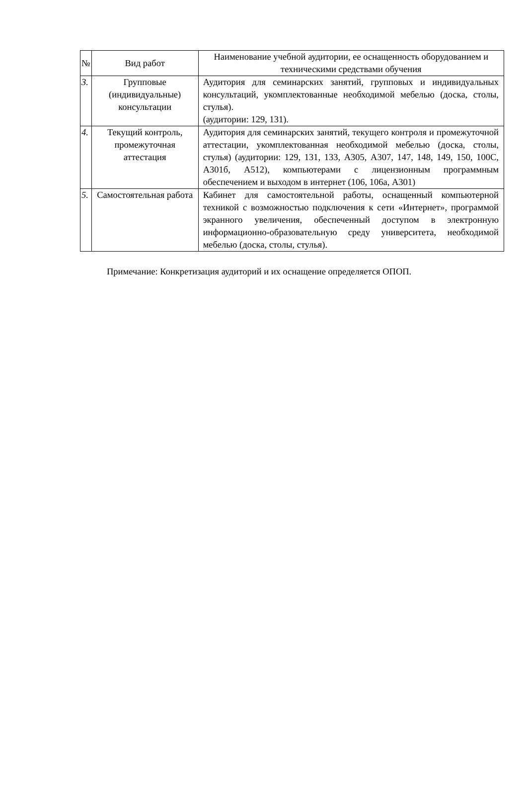| № | Вид работ | Наименование учебной аудитории, ее оснащенность оборудованием и техническими средствами обучения |
| --- | --- | --- |
| 3. | Групповые (индивидуальные) консультации | Аудитория для семинарских занятий, групповых и индивидуальных консультаций, укомплектованные необходимой мебелью (доска, столы, стулья). (аудитории: 129, 131). |
| 4. | Текущий контроль, промежуточная аттестация | Аудитория для семинарских занятий, текущего контроля и промежуточной аттестации, укомплектованная необходимой мебелью (доска, столы, стулья) (аудитории: 129, 131, 133, А305, А307, 147, 148, 149, 150, 100С, А301б, А512), компьютерами с лицензионным программным обеспечением и выходом в интернет (106, 106а, А301) |
| 5. | Самостоятельная работа | Кабинет для самостоятельной работы, оснащенный компьютерной техникой с возможностью подключения к сети «Интернет», программой экранного увеличения, обеспеченный доступом в электронную информационно-образовательную среду университета, необходимой мебелью (доска, столы, стулья). |
Примечание: Конкретизация аудиторий и их оснащение определяется ОПОП.